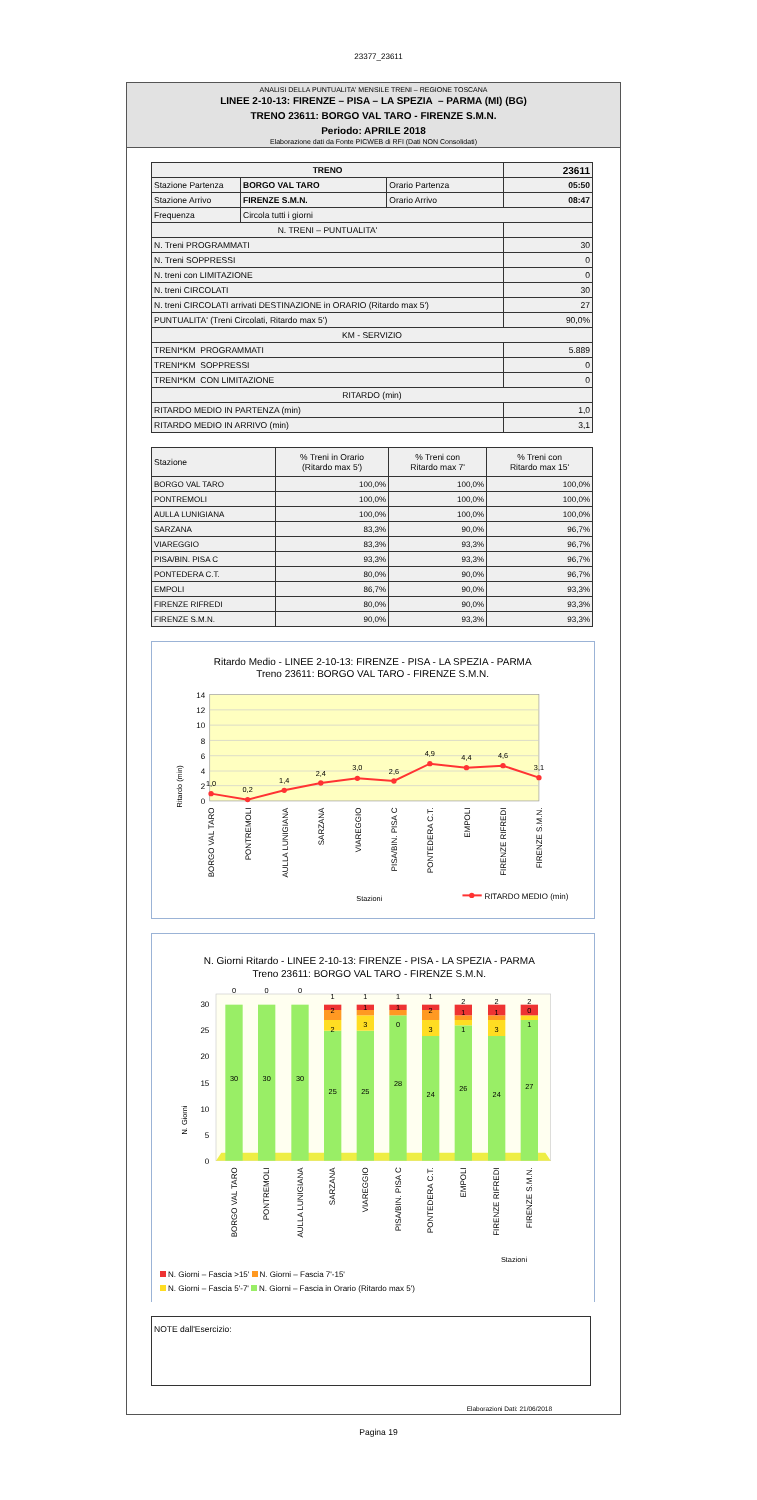23377_23611
ANALISI DELLA PUNTUALITA' MENSILE TRENI – REGIONE TOSCANA
LINEE 2-10-13: FIRENZE – PISA – LA SPEZIA – PARMA (MI) (BG)
TRENO 23611: BORGO VAL TARO - FIRENZE S.M.N.
Periodo: APRILE 2018
Elaborazione dati da Fonte PICWEB di RFI (Dati NON Consolidati)
| TRENO | | | 23611 |
| --- | --- | --- | --- |
| Stazione Partenza | BORGO VAL TARO | Orario Partenza | 05:50 |
| Stazione Arrivo | FIRENZE S.M.N. | Orario Arrivo | 08:47 |
| Frequenza | Circola tutti i giorni | | |
| N. TRENI – PUNTUALITA' | | | |
| N. Treni PROGRAMMATI | | | 30 |
| N. Treni SOPPRESSI | | | 0 |
| N. treni con LIMITAZIONE | | | 0 |
| N. treni CIRCOLATI | | | 30 |
| N. treni CIRCOLATI arrivati DESTINAZIONE in ORARIO (Ritardo max 5') | | | 27 |
| PUNTUALITA' (Treni Circolati, Ritardo max 5') | | | 90,0% |
| KM - SERVIZIO | | | |
| TRENI*KM PROGRAMMATI | | | 5.889 |
| TRENI*KM SOPPRESSI | | | 0 |
| TRENI*KM CON LIMITAZIONE | | | 0 |
| RITARDO (min) | | | |
| RITARDO MEDIO IN PARTENZA (min) | | | 1,0 |
| RITARDO MEDIO IN ARRIVO (min) | | | 3,1 |
| Stazione | % Treni in Orario (Ritardo max 5') | % Treni con Ritardo max 7' | % Treni con Ritardo max 15' |
| --- | --- | --- | --- |
| BORGO VAL TARO | 100,0% | 100,0% | 100,0% |
| PONTREMOLI | 100,0% | 100,0% | 100,0% |
| AULLA LUNIGIANA | 100,0% | 100,0% | 100,0% |
| SARZANA | 83,3% | 90,0% | 96,7% |
| VIAREGGIO | 83,3% | 93,3% | 96,7% |
| PISA/BIN. PISA C | 93,3% | 93,3% | 96,7% |
| PONTEDERA C.T. | 80,0% | 90,0% | 96,7% |
| EMPOLI | 86,7% | 90,0% | 93,3% |
| FIRENZE RIFREDI | 80,0% | 90,0% | 93,3% |
| FIRENZE S.M.N. | 90,0% | 93,3% | 93,3% |
Ritardo Medio - LINEE 2-10-13: FIRENZE - PISA - LA SPEZIA - PARMA
Treno 23611: BORGO VAL TARO - FIRENZE S.M.N.
14
12
10
8
6
4
2
0
Ritardo (min)
1,0
0,2
1,4
2,4
3,0
2,6
4,9
4,4
4,6
3,1
BORGO VAL TARO
PONTREMOLI
AULLA LUNIGIANA
SARZANA
VIAREGGIO
PISA/BIN. PISA C
PONTEDERA C.T.
EMPOLI
FIRENZE RIFREDI
FIRENZE S.M.N.
Stazioni
RITARDO MEDIO (min)
N. Giorni Ritardo - LINEE 2-10-13: FIRENZE - PISA - LA SPEZIA - PARMA
Treno 23611: BORGO VAL TARO - FIRENZE S.M.N.
30
25
20
15
10
5
0
N. Giorni
30
30
30
25
25
28
24
26
24
27
0
0
0
1
1
1
1
2
2
2
2
1
1
2
1
1
0
2
3
0
3
1
3
1
BORGO VAL TARO
PONTREMOLI
AULLA LUNIGIANA
SARZANA
VIAREGGIO
PISA/BIN. PISA C
PONTEDERA C.T.
EMPOLI
FIRENZE RIFREDI
FIRENZE S.M.N.
Stazioni
N. Giorni – Fascia >15' N. Giorni – Fascia 7'-15'
N. Giorni – Fascia 5'-7' N. Giorni – Fascia in Orario (Ritardo max 5')
NOTE dall'Esercizio:
Elaborazioni Dati: 21/06/2018
Pagina 19